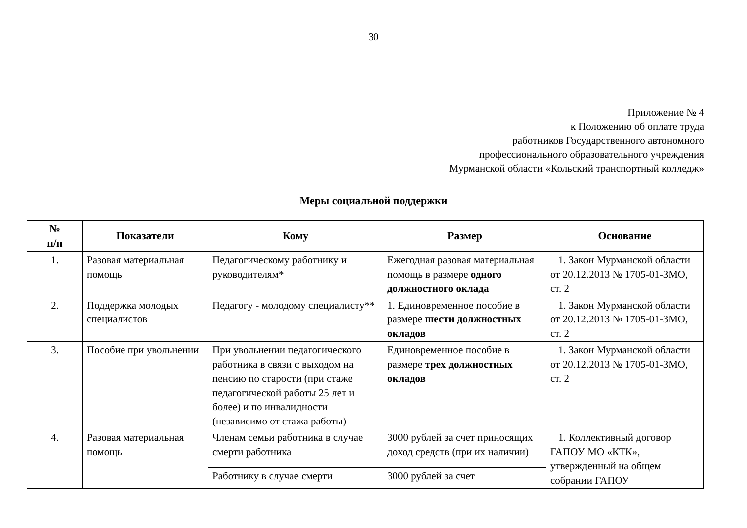30
Приложение № 4
к Положению об оплате труда
работников Государственного автономного
профессионального образовательного учреждения
Мурманской области «Кольский транспортный колледж»
Меры социальной поддержки
| № п/п | Показатели | Кому | Размер | Основание |
| --- | --- | --- | --- | --- |
| 1. | Разовая материальная помощь | Педагогическому работнику и руководителям* | Ежегодная разовая материальная помощь в размере одного должностного оклада | 1. Закон Мурманской области от 20.12.2013 № 1705-01-ЗМО, ст. 2 |
| 2. | Поддержка молодых специалистов | Педагогу - молодому специалисту** | 1. Единовременное пособие в размере шести должностных окладов | 1. Закон Мурманской области от 20.12.2013 № 1705-01-ЗМО, ст. 2 |
| 3. | Пособие при увольнении | При увольнении педагогического работника в связи с выходом на пенсию по старости (при стаже педагогической работы 25 лет и более) и по инвалидности (независимо от стажа работы) | Единовременное пособие в размере трех должностных окладов | 1. Закон Мурманской области от 20.12.2013 № 1705-01-ЗМО, ст. 2 |
| 4. | Разовая материальная помощь | Членам семьи работника в случае смерти работника | 3000 рублей за счет приносящих доход средств (при их наличии) | 1. Коллективный договор ГАПОУ МО «КТК», утвержденный на общем собрании ГАПОУ |
| | | Работнику в случае смерти | 3000 рублей за счет | |